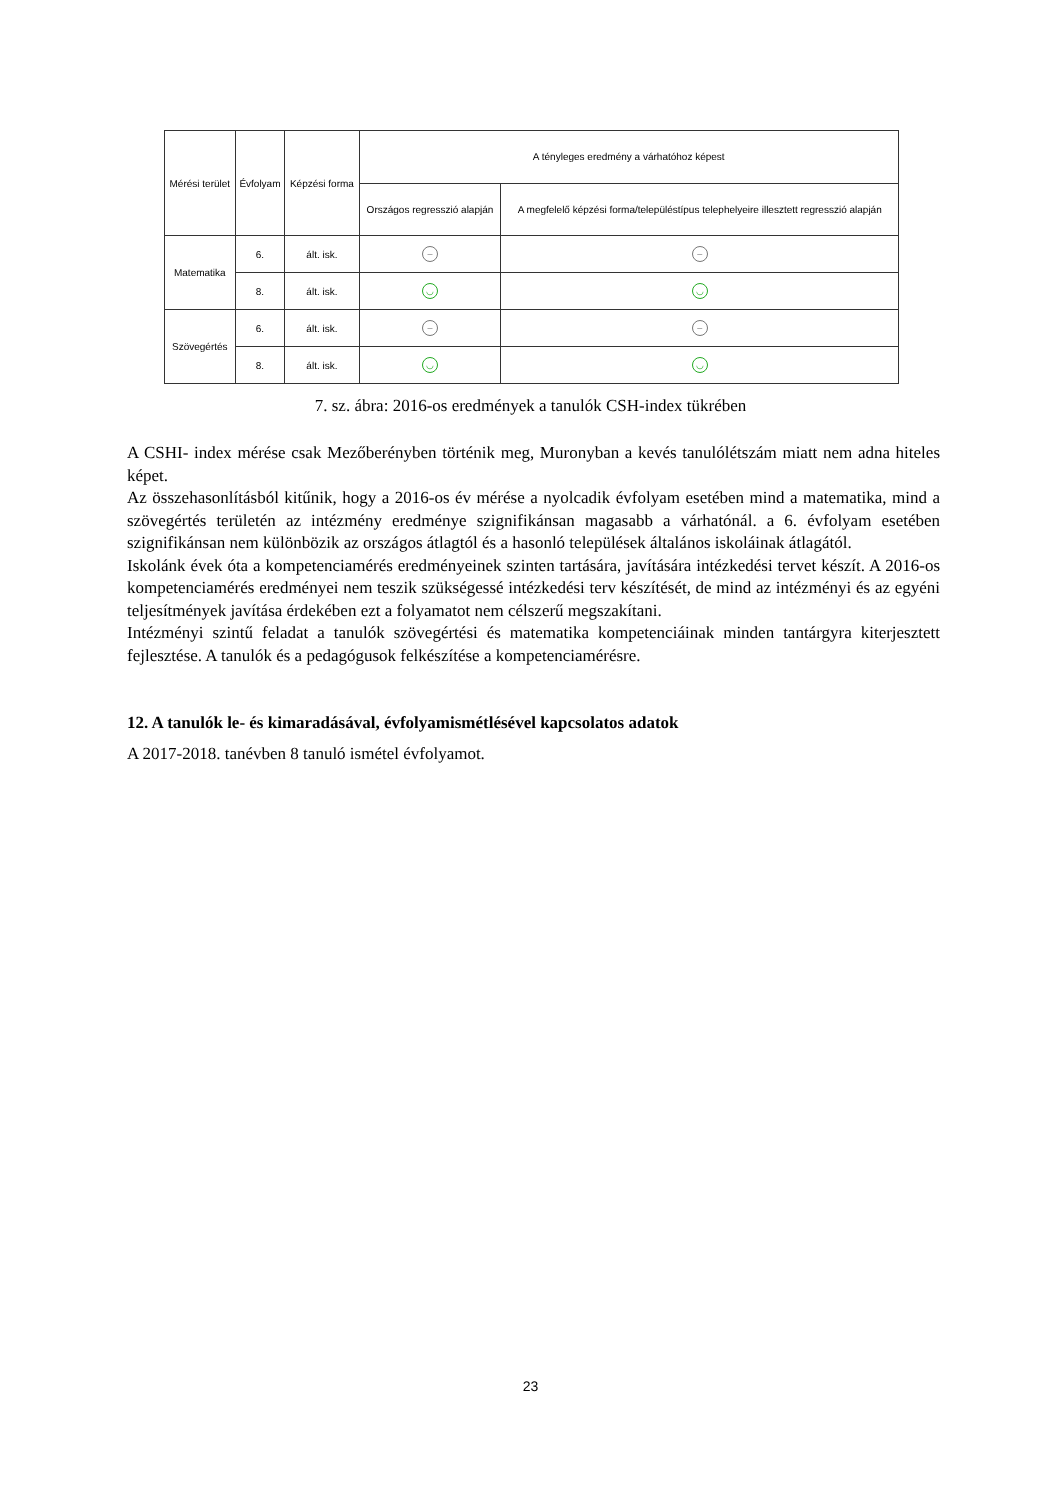| Mérési terület | Évfolyam | Képzési forma | A tényleges eredmény a várhatóhoz képest | |
| --- | --- | --- | --- | --- |
| | | | Országos regresszió alapján | A megfelelő képzési forma/településtípus telephelyeire illesztett regresszió alapján |
| Matematika | 6. | ált. isk. | – | – |
| | 8. | ált. isk. | ◡ | ◡ |
| Szövegértés | 6. | ált. isk. | – | – |
| | 8. | ált. isk. | ◡ | ◡ |
7. sz. ábra: 2016-os eredmények a tanulók CSH-index tükrében
A CSHI- index mérése csak Mezőberényben történik meg, Muronyban a kevés tanulólétszám miatt nem adna hiteles képet.
Az összehasonlításból kitűnik, hogy a 2016-os év mérése a nyolcadik évfolyam esetében mind a matematika, mind a szövegértés területén az intézmény eredménye szignifikánsan magasabb a várhatónál. a 6. évfolyam esetében szignifikánsan nem különbözik az országos átlagtól és a hasonló települések általános iskoláinak átlagától.
Iskolánk évek óta a kompetenciamérés eredményeinek szinten tartására, javítására intézkedési tervet készít. A 2016-os kompetenciamérés eredményei nem teszik szükségessé intézkedési terv készítését, de mind az intézményi és az egyéni teljesítmények javítása érdekében ezt a folyamatot nem célszerű megszakítani.
Intézményi szintű feladat a tanulók szövegértési és matematika kompetenciáinak minden tantárgyra kiterjesztett fejlesztése. A tanulók és a pedagógusok felkészítése a kompetenciamérésre.
12. A tanulók le- és kimaradásával, évfolyamismétlésével kapcsolatos adatok
A 2017-2018. tanévben 8 tanuló ismétel évfolyamot.
23